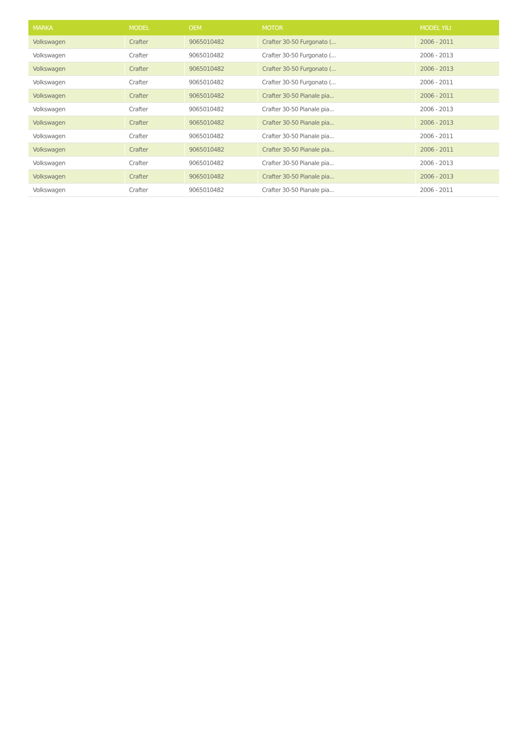| MARKA | MODEL | OEM | MOTOR | MODEL YILI |
| --- | --- | --- | --- | --- |
| Volkswagen | Crafter | 9065010482 | Crafter 30-50 Furgonato (... | 2006 - 2011 |
| Volkswagen | Crafter | 9065010482 | Crafter 30-50 Furgonato (... | 2006 - 2013 |
| Volkswagen | Crafter | 9065010482 | Crafter 30-50 Furgonato (... | 2006 - 2013 |
| Volkswagen | Crafter | 9065010482 | Crafter 30-50 Furgonato (... | 2006 - 2011 |
| Volkswagen | Crafter | 9065010482 | Crafter 30-50 Pianale pia... | 2006 - 2011 |
| Volkswagen | Crafter | 9065010482 | Crafter 30-50 Pianale pia... | 2006 - 2013 |
| Volkswagen | Crafter | 9065010482 | Crafter 30-50 Pianale pia... | 2006 - 2013 |
| Volkswagen | Crafter | 9065010482 | Crafter 30-50 Pianale pia... | 2006 - 2011 |
| Volkswagen | Crafter | 9065010482 | Crafter 30-50 Pianale pia... | 2006 - 2011 |
| Volkswagen | Crafter | 9065010482 | Crafter 30-50 Pianale pia... | 2006 - 2013 |
| Volkswagen | Crafter | 9065010482 | Crafter 30-50 Pianale pia... | 2006 - 2013 |
| Volkswagen | Crafter | 9065010482 | Crafter 30-50 Pianale pia... | 2006 - 2011 |